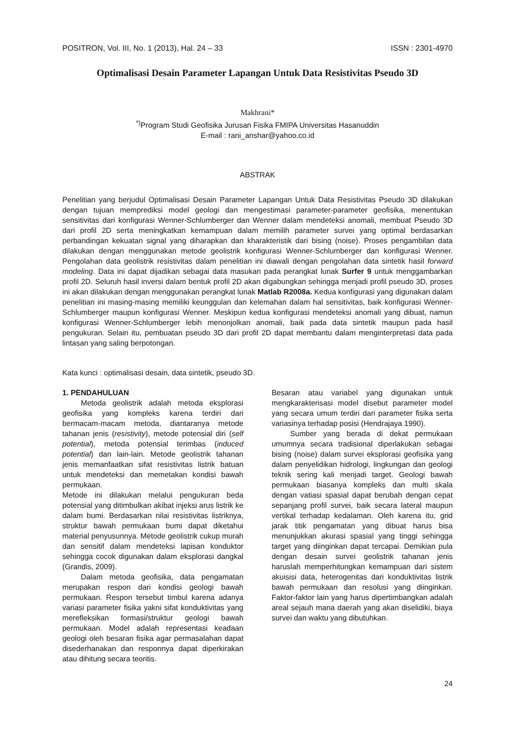POSITRON, Vol. III, No. 1 (2013), Hal. 24 – 33 ISSN : 2301-4970
Optimalisasi Desain Parameter Lapangan Untuk Data Resistivitas Pseudo 3D
Makhrani*
<sup>*)</sup> Program Studi Geofisika Jurusan Fisika FMIPA Universitas Hasanuddin
E-mail : rani_anshar@yahoo.co.id
ABSTRAK
Penelitian yang berjudul Optimalisasi Desain Parameter Lapangan Untuk Data Resistivitas Pseudo 3D dilakukan dengan tujuan memprediksi model geologi dan mengestimasi parameter-parameter geofisika, menentukan sensitivitas dari konfigurasi Wenner-Schlumberger dan Wenner dalam mendeteksi anomali, membuat Pseudo 3D dari profil 2D serta meningkatkan kemampuan dalam memilih parameter survei yang optimal berdasarkan perbandingan kekuatan signal yang diharapkan dan kharakteristik dari bising (noise). Proses pengambilan data dilakukan dengan menggunakan metode geolistrik konfigurasi Wenner-Schlumberger dan konfigurasi Wenner. Pengolahan data geolistrik resistivitas dalam penelitian ini diawali dengan pengolahan data sintetik hasil forward modeling. Data ini dapat dijadikan sebagai data masukan pada perangkat lunak Surfer 9 untuk menggambarkan profil 2D. Seluruh hasil inversi dalam bentuk profil 2D akan digabungkan sehingga menjadi profil pseudo 3D, proses ini akan dilakukan dengan menggunakan perangkat lunak Matlab R2008a. Kedua konfigurasi yang digunakan dalam penelitian ini masing-masing memiliki keunggulan dan kelemahan dalam hal sensitivitas, baik konfigurasi Wenner-Schlumberger maupun konfigurasi Wenner. Meskipun kedua konfigurasi mendeteksi anomali yang dibuat, namun konfigurasi Wenner-Schlumberger lebih menonjolkan anomali, baik pada data sintetik maupun pada hasil pengukuran. Selain itu, pembuatan pseudo 3D dari profil 2D dapat membantu dalam menginterpretasi data pada lintasan yang saling berpotongan.
Kata kunci : optimalisasi desain, data sintetik, pseudo 3D.
1. PENDAHULUAN
Metoda geolistrik adalah metoda eksplorasi geofisika yang kompleks karena terdiri dari bermacam-macam metoda, diantaranya metode tahanan jenis (resistivity), metode potensial diri (self potential), metoda potensial terimbas (induced potential) dan lain-lain. Metode geolistrik tahanan jenis memanfaatkan sifat resistivitas listrik batuan untuk mendeteksi dan memetakan kondisi bawah permukaan.
Metode ini dilakukan melalui pengukuran beda potensial yang ditimbulkan akibat injeksi arus listrik ke dalam bumi. Berdasarkan nilai resistivitas listriknya, struktur bawah permukaan bumi dapat diketahui material penyusunnya. Metode geolistrik cukup murah dan sensitif dalam mendeteksi lapisan konduktor sehingga cocok digunakan dalam eksplorasi dangkal (Grandis, 2009).
Dalam metoda geofisika, data pengamatan merupakan respon dari kondisi geologi bawah permukaan. Respon tersebut timbul karena adanya variasi parameter fisika yakni sifat konduktivitas yang merefleksikan formasi/struktur geologi bawah permukaan. Model adalah representasi keadaan geologi oleh besaran fisika agar permasalahan dapat disederhanakan dan responnya dapat diperkirakan atau dihitung secara teoritis.
Besaran atau variabel yang digunakan untuk mengkarakterisasi model disebut parameter model yang secara umum terdiri dari parameter fisika serta variasinya terhadap posisi (Hendrajaya 1990).
Sumber yang berada di dekat permukaan umumnya secara tradisional diperlakukan sebagai bising (noise) dalam survei eksplorasi geofisika yang dalam penyelidikan hidrologi, lingkungan dan geologi teknik sering kali menjadi target. Geologi bawah permukaan biasanya kompleks dan multi skala dengan vatiasi spasial dapat berubah dengan cepat sepanjang profil survei, baik secara lateral maupun vertikal terhadap kedalaman. Oleh karena itu, grid jarak titik pengamatan yang dibuat harus bisa menunjukkan akurasi spasial yang tinggi sehingga target yang diinginkan dapat tercapai. Demikian pula dengan desain survei geolistrik tahanan jenis haruslah memperhitungkan kemampuan dari sistem akuisisi data, heterogenitas dari konduktivitas listrik bawah permukaan dan resolusi yang diinginkan. Faktor-faktor lain yang harus dipertimbangkan adalah areal sejauh mana daerah yang akan diselidiki, biaya survei dan waktu yang dibutuhkan.
24